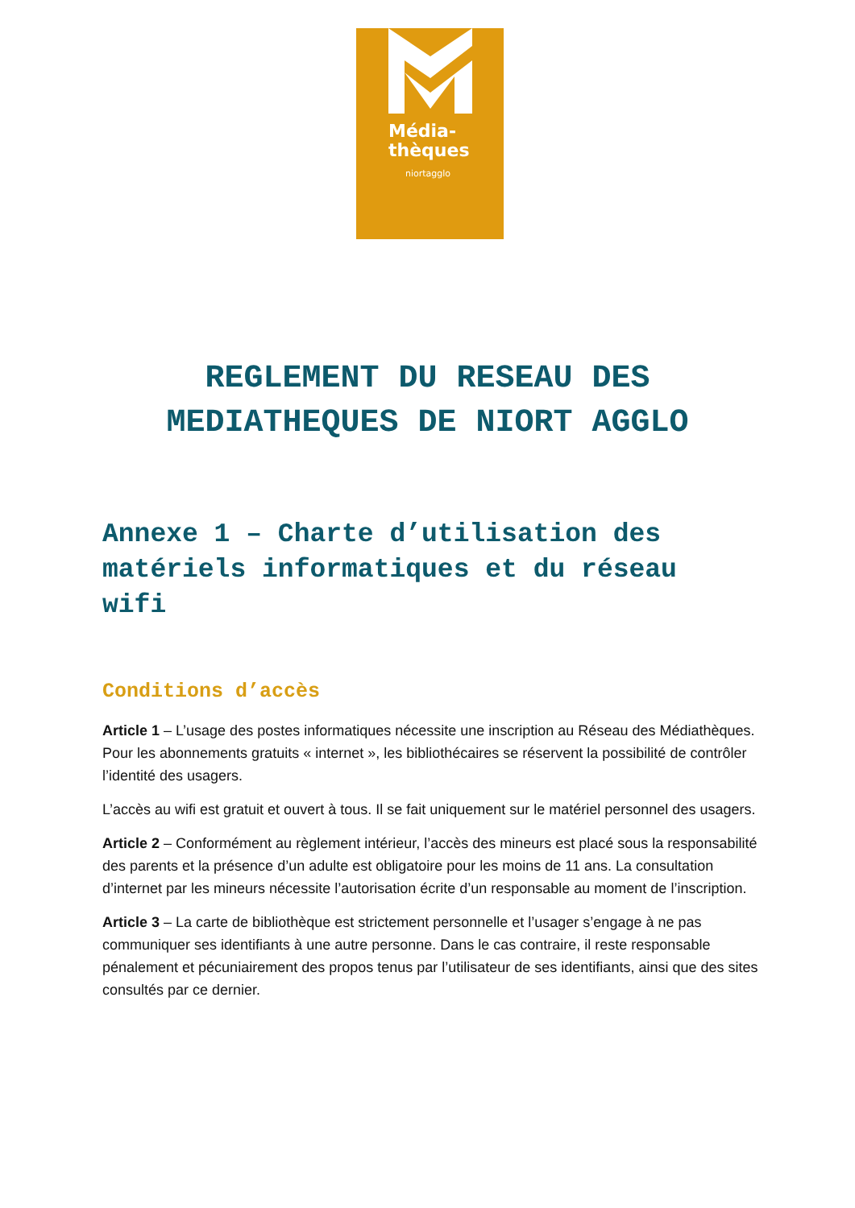Média-
thèques
niortagglo
REGLEMENT DU RESEAU DES
MEDIATHEQUES DE NIORT AGGLO
Annexe 1 – Charte d’utilisation des matériels informatiques et du réseau wifi
Conditions d’accès
Article 1 – L’usage des postes informatiques nécessite une inscription au Réseau des Médiathèques. Pour les abonnements gratuits « internet », les bibliothécaires se réservent la possibilité de contrôler l’identité des usagers.
L’accès au wifi est gratuit et ouvert à tous. Il se fait uniquement sur le matériel personnel des usagers.
Article 2 – Conformément au règlement intérieur, l’accès des mineurs est placé sous la responsabilité des parents et la présence d’un adulte est obligatoire pour les moins de 11 ans. La consultation d’internet par les mineurs nécessite l’autorisation écrite d’un responsable au moment de l’inscription.
Article 3 – La carte de bibliothèque est strictement personnelle et l’usager s’engage à ne pas communiquer ses identifiants à une autre personne. Dans le cas contraire, il reste responsable pénalement et pécuniairement des propos tenus par l’utilisateur de ses identifiants, ainsi que des sites consultés par ce dernier.